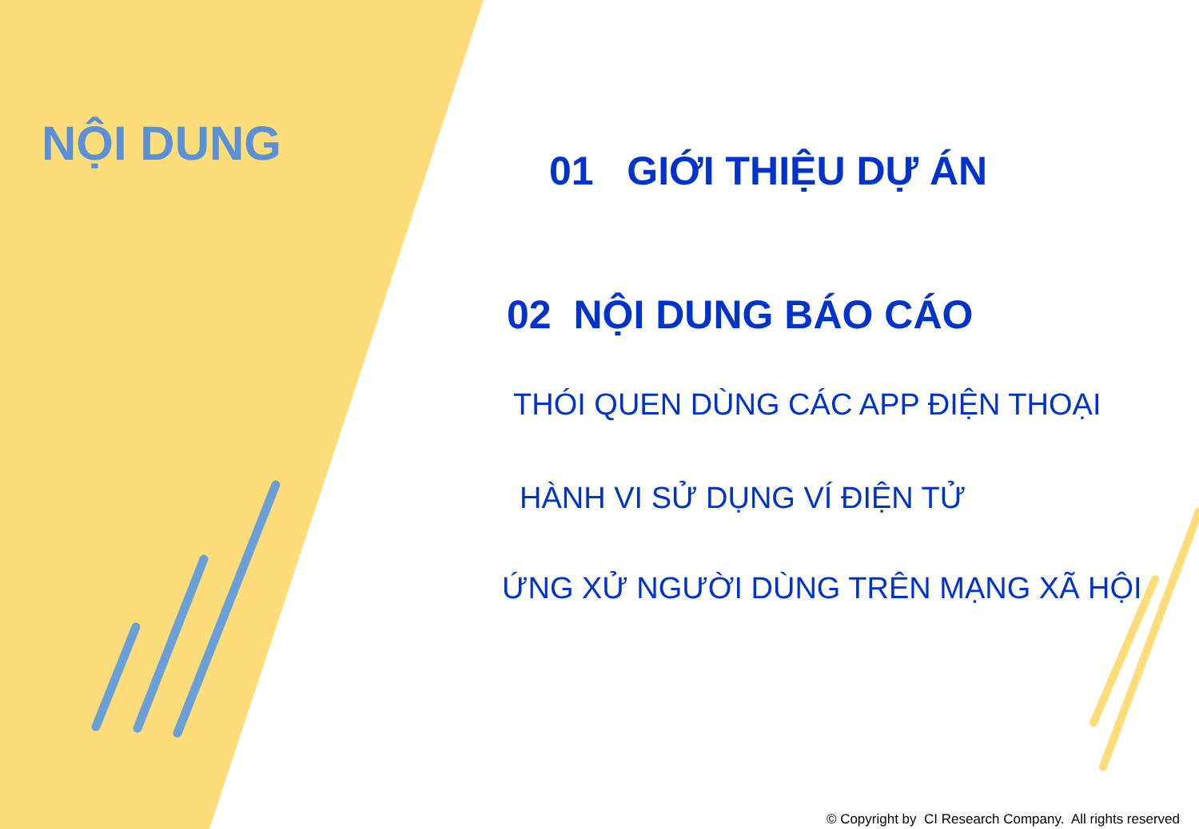NỘI DUNG
01 GIỚI THIỆU DỰ ÁN
02 NỘI DUNG BÁO CÁO
THÓI QUEN DÙNG CÁC APP ĐIỆN THOẠI
HÀNH VI SỬ DỤNG VÍ ĐIỆN TỬ
ỨNG XỬ NGƯỜI DÙNG TRÊN MẠNG XÃ HỘI
© Copyright by CI Research Company. All rights reserved